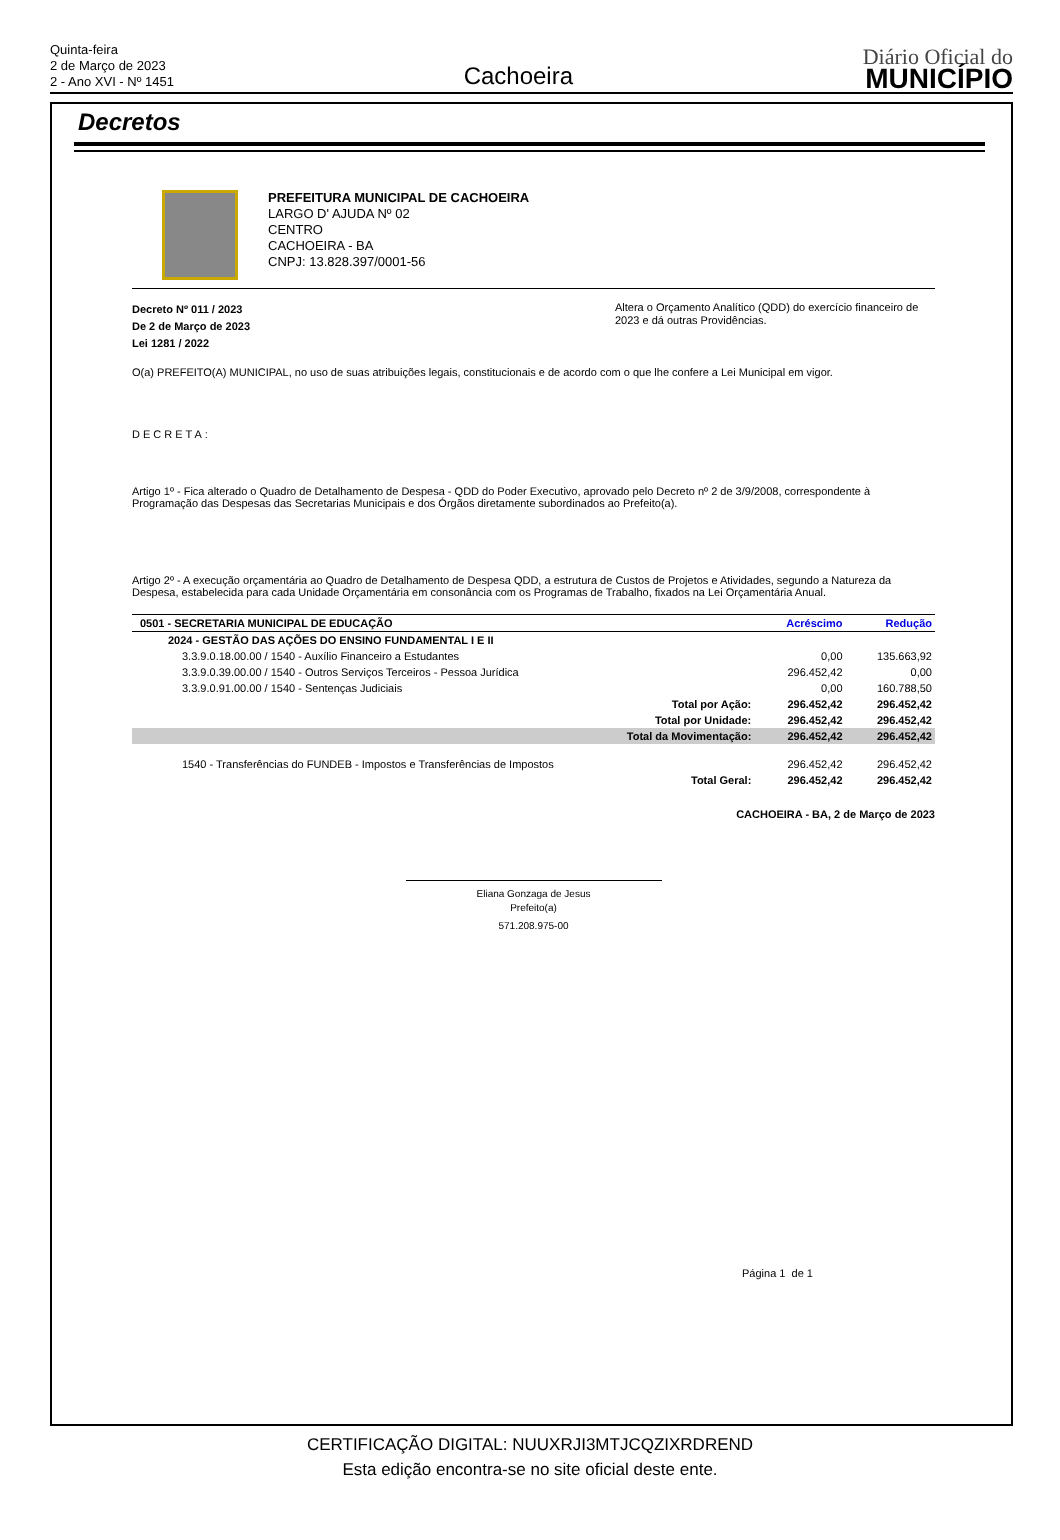Quinta-feira
2 de Março de 2023
2 - Ano XVI - Nº 1451
Cachoeira
Diário Oficial do
MUNICÍPIO
Decretos
PREFEITURA MUNICIPAL DE CACHOEIRA
LARGO D' AJUDA Nº 02
CENTRO
CACHOEIRA - BA
CNPJ: 13.828.397/0001-56
Decreto Nº 011 / 2023
De 2 de Março de 2023
Lei 1281 / 2022
Altera o Orçamento Analítico (QDD) do exercício financeiro de 2023 e dá outras Providências.
O(a) PREFEITO(A) MUNICIPAL, no uso de suas atribuições legais, constitucionais e de acordo com o que lhe confere a Lei Municipal em vigor.
DECRETA:
Artigo 1º - Fica alterado o Quadro de Detalhamento de Despesa - QDD do Poder Executivo, aprovado pelo Decreto nº 2 de 3/9/2008, correspondente à Programação das Despesas das Secretarias Municipais e dos Órgãos diretamente subordinados ao Prefeito(a).
Artigo 2º - A execução orçamentária ao Quadro de Detalhamento de Despesa QDD, a estrutura de Custos de Projetos e Atividades, segundo a Natureza da Despesa, estabelecida para cada Unidade Orçamentária em consonância com os Programas de Trabalho, fixados na Lei Orçamentária Anual.
| 0501 - SECRETARIA MUNICIPAL DE EDUCAÇÃO | Acréscimo | Redução |
| --- | --- | --- |
| 2024 - GESTÃO DAS AÇÕES DO ENSINO FUNDAMENTAL I E II | | |
| 3.3.9.0.18.00.00 / 1540 - Auxílio Financeiro a Estudantes | 0,00 | 135.663,92 |
| 3.3.9.0.39.00.00 / 1540 - Outros Serviços Terceiros - Pessoa Jurídica | 296.452,42 | 0,00 |
| 3.3.9.0.91.00.00 / 1540 - Sentenças Judiciais | 0,00 | 160.788,50 |
| Total por Ação: | 296.452,42 | 296.452,42 |
| Total por Unidade: | 296.452,42 | 296.452,42 |
| Total da Movimentação: | 296.452,42 | 296.452,42 |
| 1540 - Transferências do FUNDEB - Impostos e Transferências de Impostos | 296.452,42 | 296.452,42 |
| Total Geral: | 296.452,42 | 296.452,42 |
CACHOEIRA - BA, 2 de Março de 2023
Eliana Gonzaga de Jesus
Prefeito(a)
571.208.975-00
Página 1 de 1
CERTIFICAÇÃO DIGITAL: NUUXRJI3MTJCQZIXRDREND
Esta edição encontra-se no site oficial deste ente.